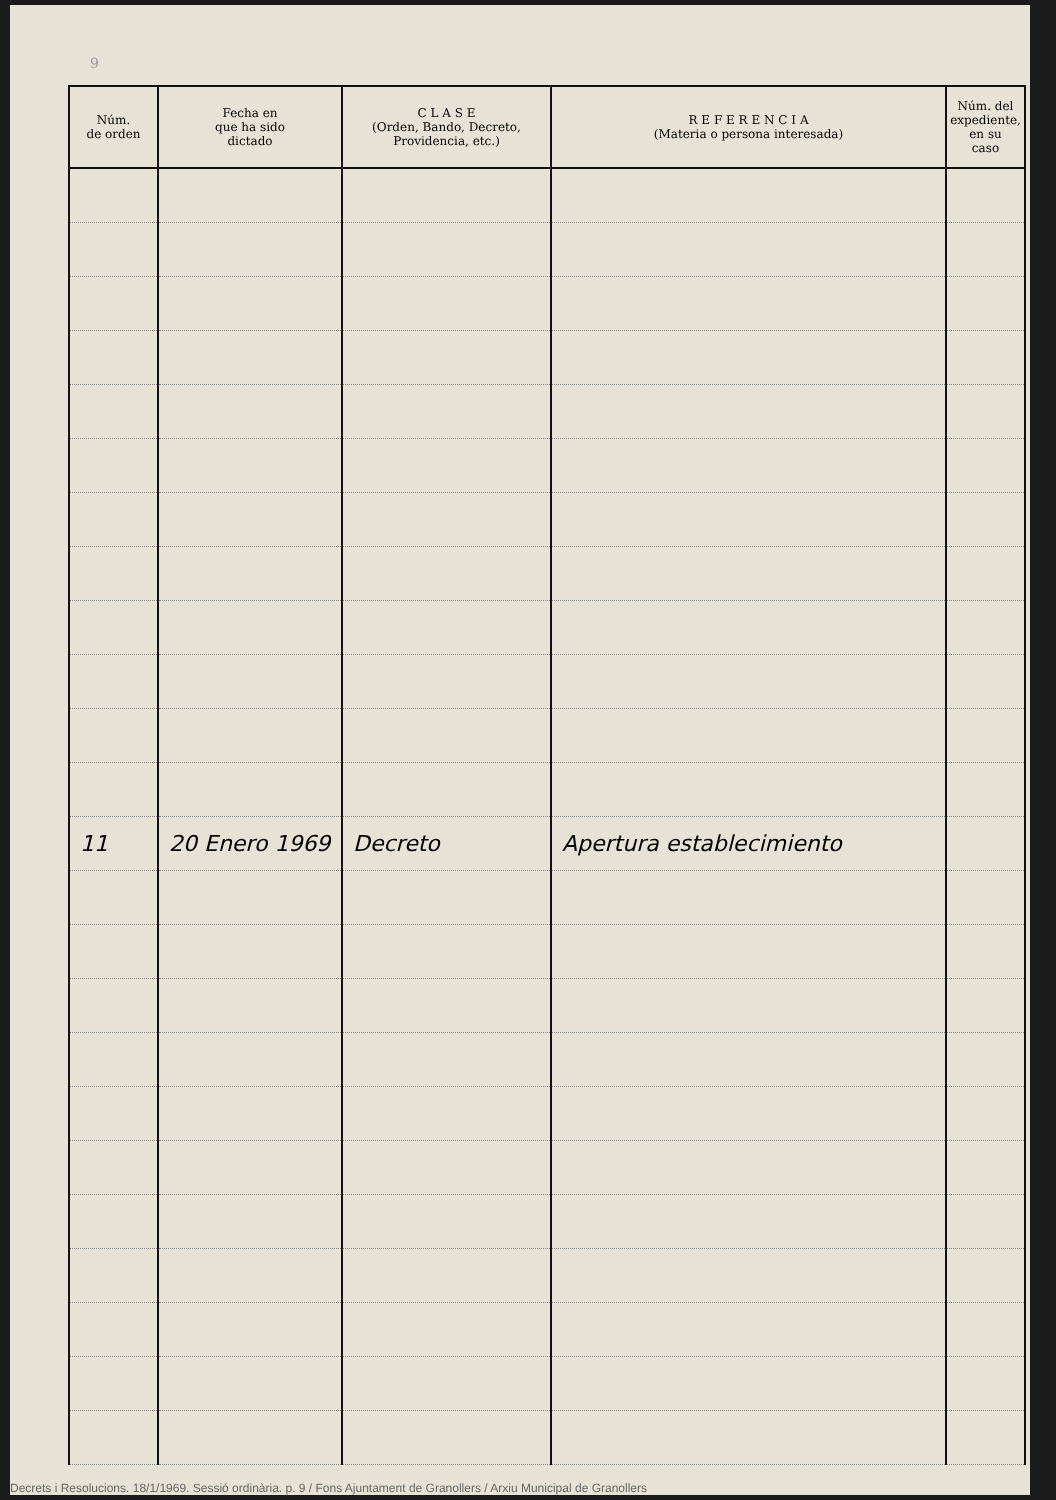9
| Núm. de orden | Fecha en que ha sido dictado | C L A S E (Orden, Bando, Decreto, Providencia, etc.) | R E F E R E N C I A (Materia o persona interesada) | Núm. del expediente, en su caso |
| --- | --- | --- | --- | --- |
| 11 | 20 Enero 1969 | Decreto | Apertura establecimiento | |
Decrets i Resolucions. 18/1/1969. Sessió ordinària. p. 9 / Fons Ajuntament de Granollers / Arxiu Municipal de Granollers